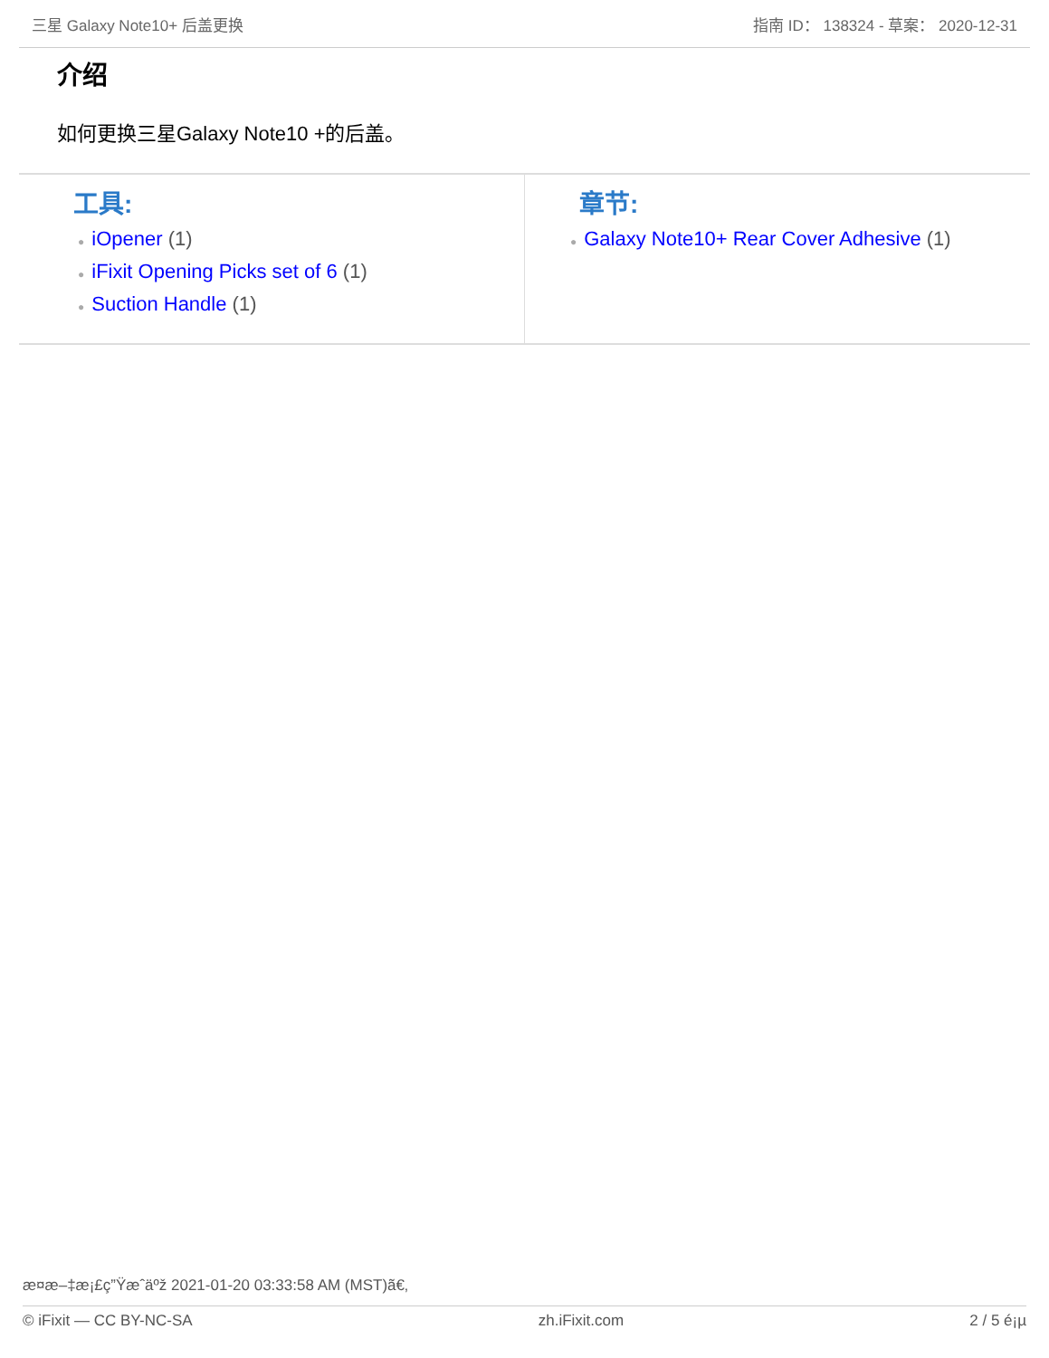三星 Galaxy Note10+ 后盖更换 指南 ID： 138324 - 草案： 2020-12-31
介绍
如何更换三星Galaxy Note10 +的后盖。
工具:
● iOpener (1)
● iFixit Opening Picks set of 6 (1)
● Suction Handle (1)
章节:
● Galaxy Note10+ Rear Cover Adhesive (1)
æ¤æ–‡æ¡£ç”Ÿæˆäºž 2021-01-20 03:33:58 AM (MST)ã€‚
© iFixit — CC BY-NC-SA zh.iFixit.com 2 / 5 é¡µ